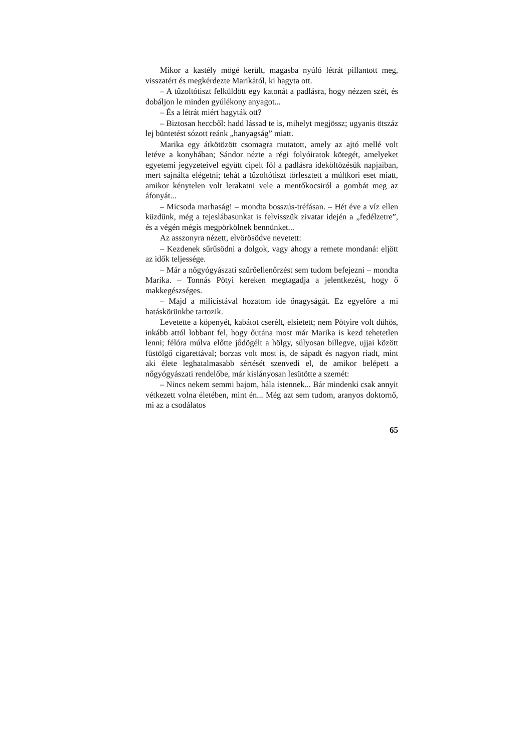Mikor a kastély mögé került, magasba nyúló létrát pillantott meg, visszatért és megkérdezte Marikától, ki hagyta ott.
– A tűzoltótiszt felküldött egy katonát a padlásra, hogy nézzen szét, és dobáljon le minden gyúlékony anyagot...
– És a létrát miért hagyták ott?
– Biztosan heccből: hadd lássad te is, mihelyt megjössz; ugyanis ötszáz lej büntetést sózott reánk „hanyagság” miatt.
Marika egy átkötözött csomagra mutatott, amely az ajtó mellé volt letéve a konyhában; Sándor nézte a régi folyóiratok kötegét, amelyeket egyetemi jegyzeteivel együtt cipelt föl a padlásra ideköltözésük napjaiban, mert sajnálta elégetni; tehát a tűzoltótiszt törlesztett a múltkori eset miatt, amikor kénytelen volt lerakatni vele a mentőkocsiról a gombát meg az áfonyát...
– Micsoda marhaság! – mondta bosszús-tréfásan. – Hét éve a víz ellen küzdünk, még a tejeslábasunkat is felvisszük zivatar idején a „fedélzetre”, és a végén mégis megpörkölnek bennünket...
Az asszonyra nézett, elvörösödve nevetett:
– Kezdenek sűrűsödni a dolgok, vagy ahogy a remete mondaná: eljött az idők teljessége.
– Már a nőgyógyászati szűrőellenőrzést sem tudom befejezni – mondta Marika. – Tonnás Pötyi kereken megtagadja a jelentkezést, hogy ő makkegészséges.
– Majd a milicistával hozatom ide őnagyságát. Ez egyelőre a mi hatáskörünkbe tartozik.
Levetette a köpenyét, kabátot cserélt, elsietett; nem Pötyire volt dühös, inkább attól lobbant fel, hogy őutána most már Marika is kezd tehetetlen lenni; félóra múlva előtte jődögélt a hölgy, súlyosan billegve, ujjai között füstölgő cigarettával; borzas volt most is, de sápadt és nagyon riadt, mint aki élete leghatalmasabb sértését szenvedi el, de amikor belépett a nőgyógyászati rendelőbe, már kislányosan lesütötte a szemét:
– Nincs nekem semmi bajom, hála istennek... Bár mindenki csak annyit vétkezett volna életében, mint én... Még azt sem tudom, aranyos doktornő, mi az a csodálatos
65